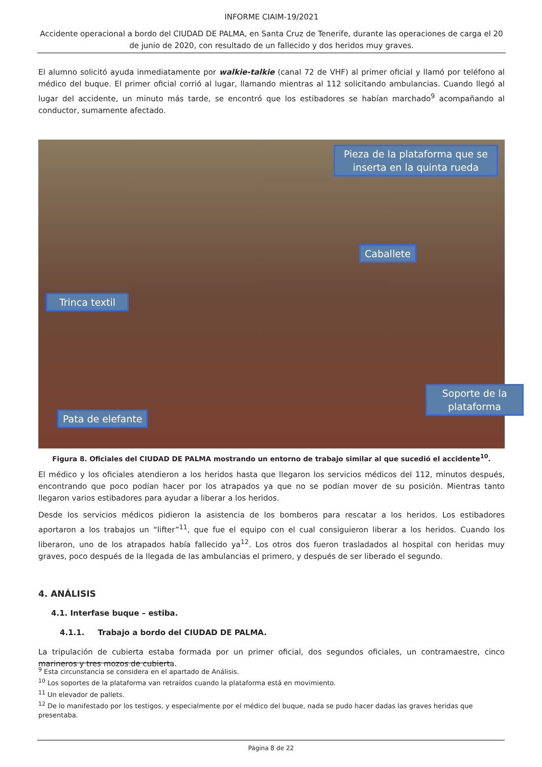INFORME CIAIM-19/2021
Accidente operacional a bordo del CIUDAD DE PALMA, en Santa Cruz de Tenerife, durante las operaciones de carga el 20 de junio de 2020, con resultado de un fallecido y dos heridos muy graves.
El alumno solicitó ayuda inmediatamente por walkie-talkie (canal 72 de VHF) al primer oficial y llamó por teléfono al médico del buque. El primer oficial corrió al lugar, llamando mientras al 112 solicitando ambulancias. Cuando llegó al lugar del accidente, un minuto más tarde, se encontró que los estibadores se habían marchado<sup>9</sup> acompañando al conductor, sumamente afectado.
Pieza de la plataforma que se inserta en la quinta rueda
Caballete
Trinca textil
Pata de elefante
Soporte de la plataforma
Figura 8. Oficiales del CIUDAD DE PALMA mostrando un entorno de trabajo similar al que sucedió el accidente<sup>10</sup>.
El médico y los oficiales atendieron a los heridos hasta que llegaron los servicios médicos del 112, minutos después, encontrando que poco podían hacer por los atrapados ya que no se podían mover de su posición. Mientras tanto llegaron varios estibadores para ayudar a liberar a los heridos.
Desde los servicios médicos pidieron la asistencia de los bomberos para rescatar a los heridos. Los estibadores aportaron a los trabajos un “lifter”<sup>11</sup>, que fue el equipo con el cual consiguieron liberar a los heridos. Cuando los liberaron, uno de los atrapados había fallecido ya<sup>12</sup>. Los otros dos fueron trasladados al hospital con heridas muy graves, poco después de la llegada de las ambulancias el primero, y después de ser liberado el segundo.
4. ANÁLISIS
4.1. Interfase buque – estiba.
4.1.1. Trabajo a bordo del CIUDAD DE PALMA.
La tripulación de cubierta estaba formada por un primer oficial, dos segundos oficiales, un contramaestre, cinco marineros y tres mozos de cubierta.
<sup>9</sup> Esta circunstancia se considera en el apartado de Análisis.
<sup>10</sup> Los soportes de la plataforma van retraídos cuando la plataforma está en movimiento.
<sup>11</sup> Un elevador de pallets.
<sup>12</sup> De lo manifestado por los testigos, y especialmente por el médico del buque, nada se pudo hacer dadas las graves heridas que presentaba.
Página 8 de 22